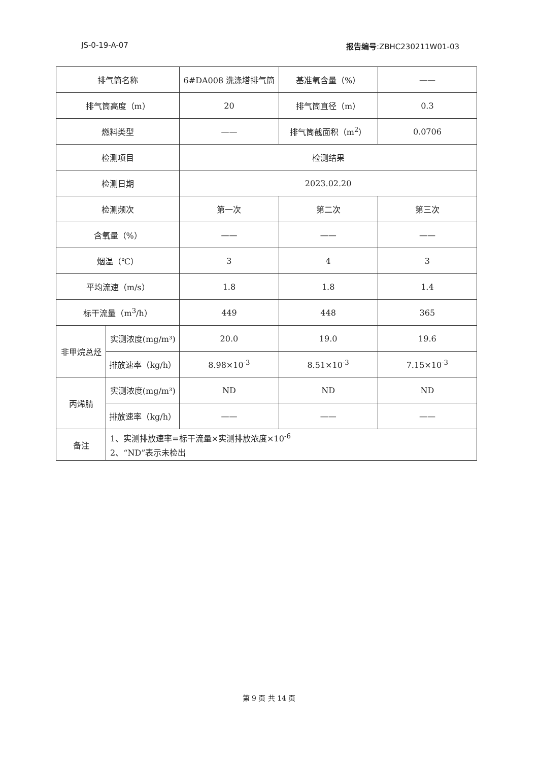JS-0-19-A-07 报告编号:ZBHC230211W01-03
| 排气筒名称 | | 6#DA008 洗涤塔排气筒 | 基准氧含量（%） | —— |
| 排气筒高度（m） | | 20 | 排气筒直径（m） | 0.3 |
| 燃料类型 | | —— | 排气筒截面积（m<sup>2</sup>） | 0.0706 |
| 检测项目 | | 检测结果 | | |
| 检测日期 | | 2023.02.20 | | |
| 检测频次 | | 第一次 | 第二次 | 第三次 |
| 含氧量（%） | | —— | —— | —— |
| 烟温（℃） | | 3 | 4 | 3 |
| 平均流速（m/s） | | 1.8 | 1.8 | 1.4 |
| 标干流量（m<sup>3</sup>/h） | | 449 | 448 | 365 |
| 非甲烷总烃 | 实测浓度(mg/m³) | 20.0 | 19.0 | 19.6 |
| | 排放速率（kg/h） | 8.98×10<sup>-3</sup> | 8.51×10<sup>-3</sup> | 7.15×10<sup>-3</sup> |
| 丙烯腈 | 实测浓度(mg/m³) | ND | ND | ND |
| | 排放速率（kg/h） | —— | —— | —— |
| 备注 | 1、实测排放速率=标干流量×实测排放浓度×10<sup>-6</sup> 2、“ND”表示未检出 | | | |
第 9 页 共 14 页